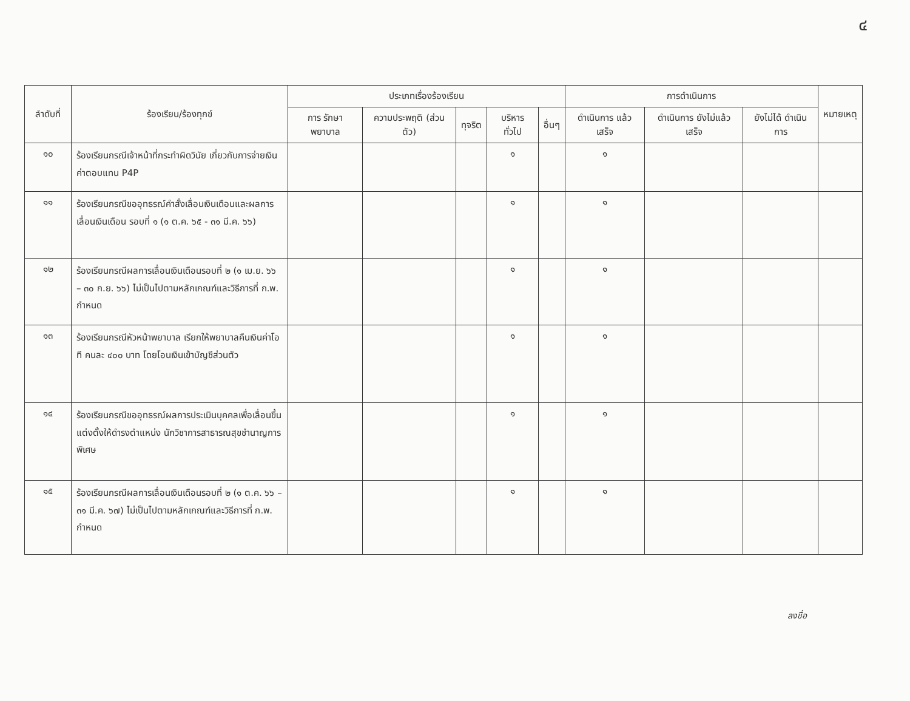๔
| ลำดับที่ | ร้องเรียน/ร้องทุกข์ | ประเภทเรื่องร้องเรียน | | | | | การดำเนินการ | | | หมายเหตุ |
| --- | --- | --- | --- | --- | --- | --- | --- | --- | --- | --- |
| | | การ รักษาพยาบาล | ความประพฤติ (ส่วนตัว) | ทุจริต | บริหารทั่วไป | อื่นๆ | ดำเนินการ แล้วเสร็จ | ดำเนินการ ยังไม่แล้วเสร็จ | ยังไม่ได้ ดำเนินการ | |
| ๑๐ | ร้องเรียนกรณีเจ้าหน้าที่กระทำผิดวินัย เกี่ยวกับการจ่ายเงินค่าตอบแทน P4P | | | | ๑ | | ๑ | | | |
| ๑๑ | ร้องเรียนกรณีขออุทธรณ์คำสั่งเลื่อนเงินเดือนและผลการเลื่อนเงินเดือน รอบที่ ๑ (๑ ต.ค. ๖๕ - ๓๑ มี.ค. ๖๖) | | | | ๑ | | ๑ | | | |
| ๑๒ | ร้องเรียนกรณีผลการเลื่อนเงินเดือนรอบที่ ๒ (๑ เม.ย. ๖๖ – ๓๐ ก.ย. ๖๖) ไม่เป็นไปตามหลักเกณฑ์และวิธีการที่ ก.พ. กำหนด | | | | ๑ | | ๑ | | | |
| ๑๓ | ร้องเรียนกรณีหัวหน้าพยาบาล เรียกให้พยาบาลคืนเงินค่าโอที คนละ ๔๐๐ บาท โดยโอนเงินเข้าบัญชีส่วนตัว | | | | ๑ | | ๑ | | | |
| ๑๔ | ร้องเรียนกรณีขออุทธรณ์ผลการประเมินบุคคลเพื่อเลื่อนขึ้นแต่งตั้งให้ดำรงตำแหน่ง นักวิชาการสาธารณสุขชำนาญการพิเศษ | | | | ๑ | | ๑ | | | |
| ๑๕ | ร้องเรียนกรณีผลการเลื่อนเงินเดือนรอบที่ ๒ (๑ ต.ค. ๖๖ – ๓๑ มี.ค. ๖๗) ไม่เป็นไปตามหลักเกณฑ์และวิธีการที่ ก.พ. กำหนด | | | | ๑ | | ๑ | | | |
ลงชื่อ